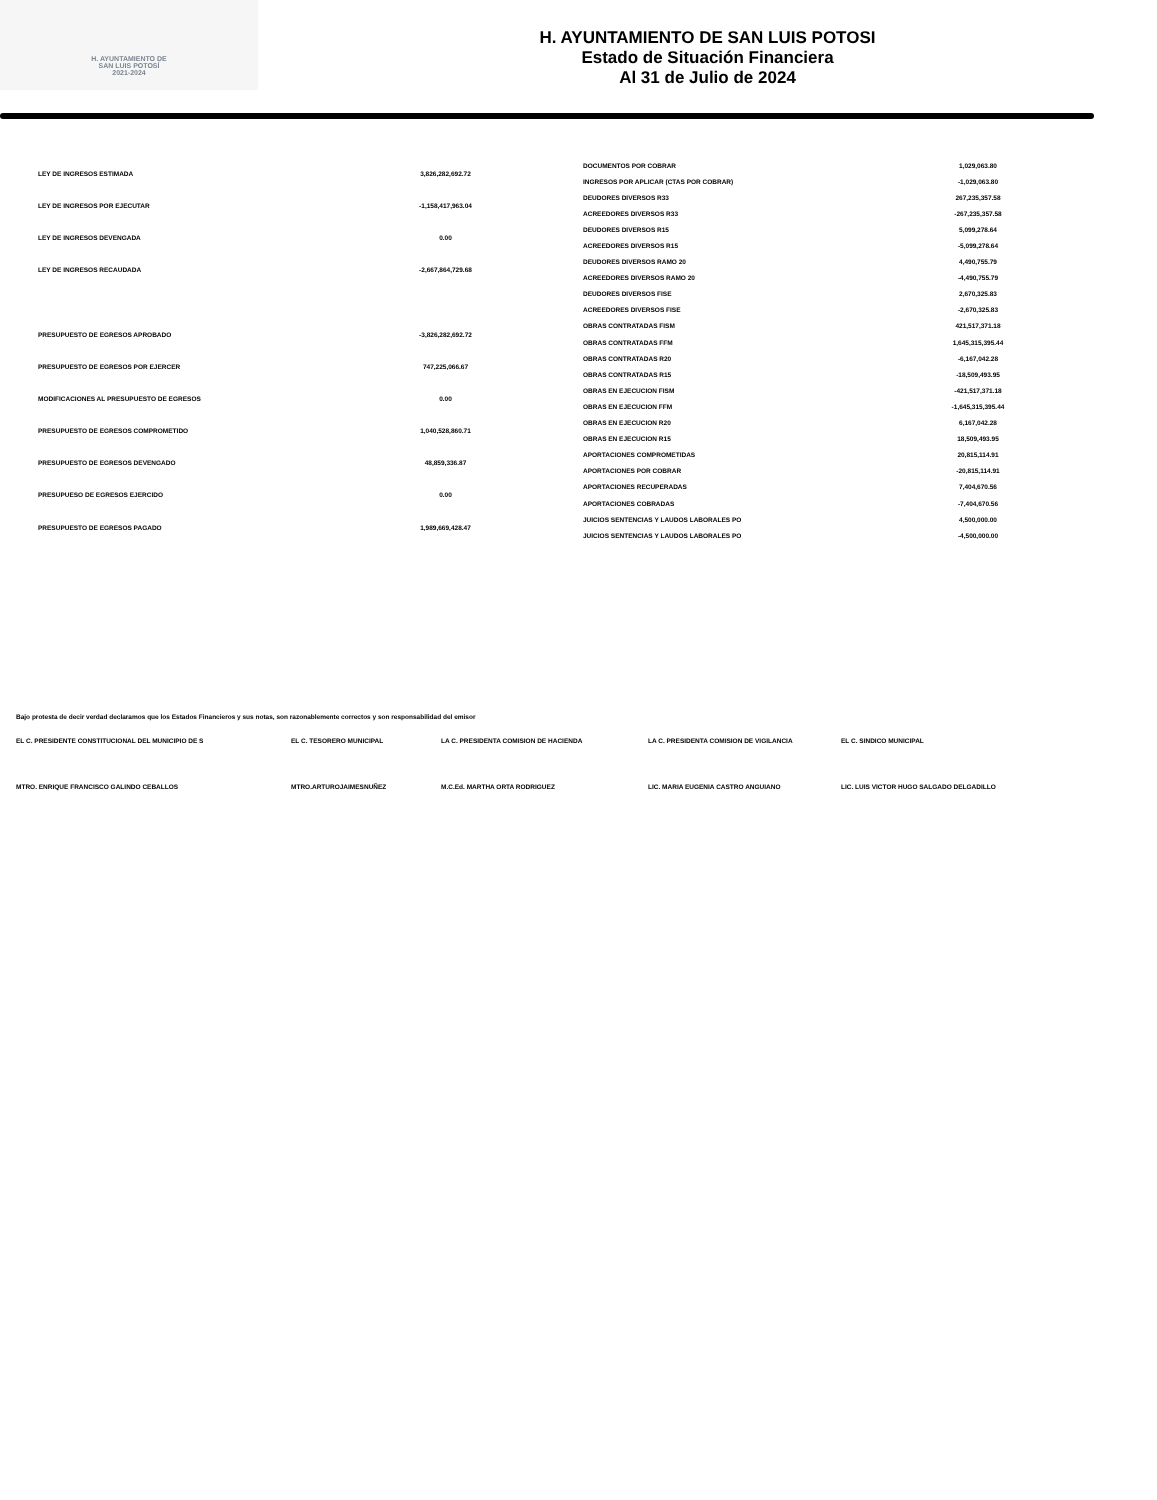H. AYUNTAMIENTO DE
SAN LUIS POTOSÍ
2021-2024
H. AYUNTAMIENTO DE SAN LUIS POTOSI
Estado de Situación Financiera
Al 31 de Julio de 2024
| LEY DE INGRESOS ESTIMADA | 3,826,282,692.72 |
| LEY DE INGRESOS POR EJECUTAR | -1,158,417,963.04 |
| LEY DE INGRESOS DEVENGADA | 0.00 |
| LEY DE INGRESOS RECAUDADA | -2,667,864,729.68 |
| PRESUPUESTO DE EGRESOS APROBADO | -3,826,282,692.72 |
| PRESUPUESTO DE EGRESOS POR EJERCER | 747,225,066.67 |
| MODIFICACIONES AL PRESUPUESTO DE EGRESOS | 0.00 |
| PRESUPUESTO DE EGRESOS COMPROMETIDO | 1,040,528,860.71 |
| PRESUPUESTO DE EGRESOS DEVENGADO | 48,859,336.87 |
| PRESUPUESO DE EGRESOS EJERCIDO | 0.00 |
| PRESUPUESTO DE EGRESOS PAGADO | 1,989,669,428.47 |
| DOCUMENTOS POR COBRAR | 1,029,063.80 |
| INGRESOS POR APLICAR (CTAS POR COBRAR) | -1,029,063.80 |
| DEUDORES DIVERSOS R33 | 267,235,357.58 |
| ACREEDORES DIVERSOS R33 | -267,235,357.58 |
| DEUDORES DIVERSOS R15 | 5,099,278.64 |
| ACREEDORES DIVERSOS R15 | -5,099,278.64 |
| DEUDORES DIVERSOS RAMO 20 | 4,490,755.79 |
| ACREEDORES DIVERSOS RAMO 20 | -4,490,755.79 |
| DEUDORES DIVERSOS FISE | 2,670,325.83 |
| ACREEDORES DIVERSOS FISE | -2,670,325.83 |
| OBRAS CONTRATADAS FISM | 421,517,371.18 |
| OBRAS CONTRATADAS FFM | 1,645,315,395.44 |
| OBRAS CONTRATADAS R20 | -6,167,042.28 |
| OBRAS CONTRATADAS R15 | -18,509,493.95 |
| OBRAS EN EJECUCION FISM | -421,517,371.18 |
| OBRAS EN EJECUCION FFM | -1,645,315,395.44 |
| OBRAS EN EJECUCION R20 | 6,167,042.28 |
| OBRAS EN EJECUCION R15 | 18,509,493.95 |
| APORTACIONES COMPROMETIDAS | 20,815,114.91 |
| APORTACIONES POR COBRAR | -20,815,114.91 |
| APORTACIONES RECUPERADAS | 7,404,670.56 |
| APORTACIONES COBRADAS | -7,404,670.56 |
| JUICIOS SENTENCIAS Y LAUDOS LABORALES PO | 4,500,000.00 |
| JUICIOS SENTENCIAS Y LAUDOS LABORALES PO | -4,500,000.00 |
Bajo protesta de decir verdad declaramos que los Estados Financieros y sus notas, son razonablemente correctos y son responsabilidad del emisor
| EL C. PRESIDENTE CONSTITUCIONAL DEL MUNICIPIO DE S | EL C. TESORERO MUNICIPAL | LA C. PRESIDENTA COMISION DE HACIENDA | LA C. PRESIDENTA COMISION DE VIGILANCIA | EL C. SINDICO MUNICIPAL |
| MTRO. ENRIQUE FRANCISCO GALINDO CEBALLOS | MTRO.ARTUROJAIMESNUÑEZ | M.C.Ed. MARTHA ORTA RODRIGUEZ | LIC. MARIA EUGENIA CASTRO ANGUIANO | LIC. LUIS VICTOR HUGO SALGADO DELGADILLO |